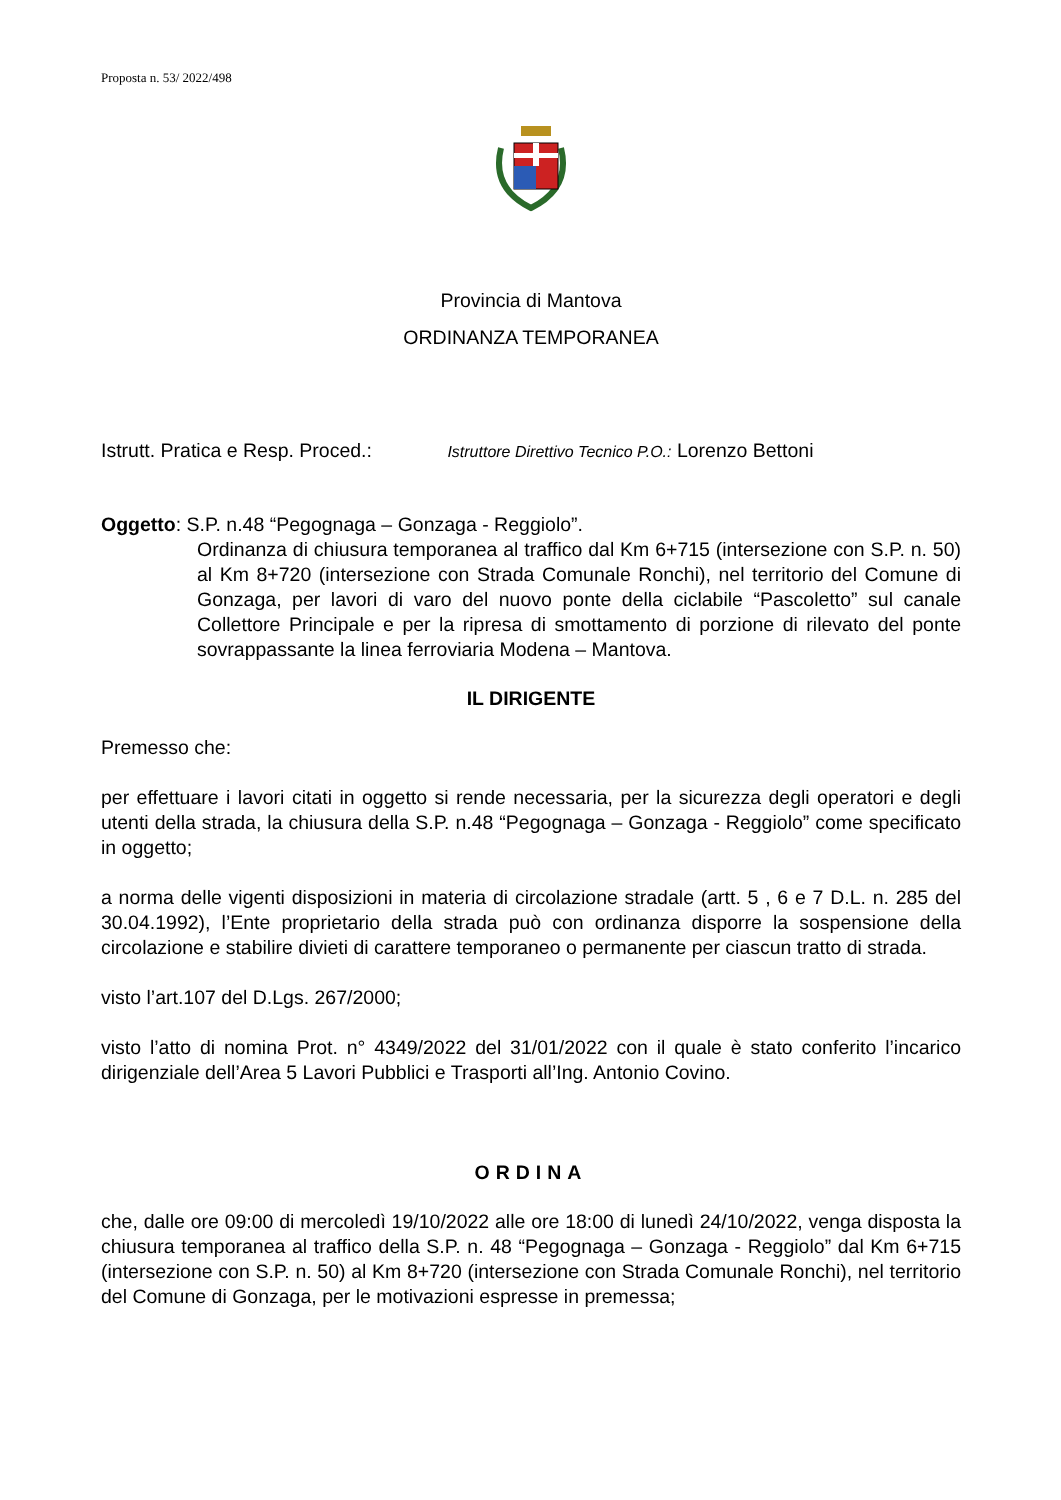Proposta n. 53/ 2022/498
Provincia di Mantova
ORDINANZA TEMPORANEA
Istrutt. Pratica e Resp. Proced.: Istruttore Direttivo Tecnico P.O.: Lorenzo Bettoni
Oggetto: S.P. n.48 “Pegognaga – Gonzaga - Reggiolo”.
Ordinanza di chiusura temporanea al traffico dal Km 6+715 (intersezione con S.P. n. 50) al Km 8+720 (intersezione con Strada Comunale Ronchi), nel territorio del Comune di Gonzaga, per lavori di varo del nuovo ponte della ciclabile “Pascoletto” sul canale Collettore Principale e per la ripresa di smottamento di porzione di rilevato del ponte sovrappassante la linea ferroviaria Modena – Mantova.
IL DIRIGENTE
Premesso che:
per effettuare i lavori citati in oggetto si rende necessaria, per la sicurezza degli operatori e degli utenti della strada, la chiusura della S.P. n.48 “Pegognaga – Gonzaga - Reggiolo” come specificato in oggetto;
a norma delle vigenti disposizioni in materia di circolazione stradale (artt. 5 , 6 e 7 D.L. n. 285 del 30.04.1992), l’Ente proprietario della strada può con ordinanza disporre la sospensione della circolazione e stabilire divieti di carattere temporaneo o permanente per ciascun tratto di strada.
visto l’art.107 del D.Lgs. 267/2000;
visto l’atto di nomina Prot. n° 4349/2022 del 31/01/2022 con il quale è stato conferito l’incarico dirigenziale dell’Area 5 Lavori Pubblici e Trasporti all’Ing. Antonio Covino.
ORDINA
che, dalle ore 09:00 di mercoledì 19/10/2022 alle ore 18:00 di lunedì 24/10/2022, venga disposta la chiusura temporanea al traffico della S.P. n. 48 “Pegognaga – Gonzaga - Reggiolo” dal Km 6+715 (intersezione con S.P. n. 50) al Km 8+720 (intersezione con Strada Comunale Ronchi), nel territorio del Comune di Gonzaga, per le motivazioni espresse in premessa;